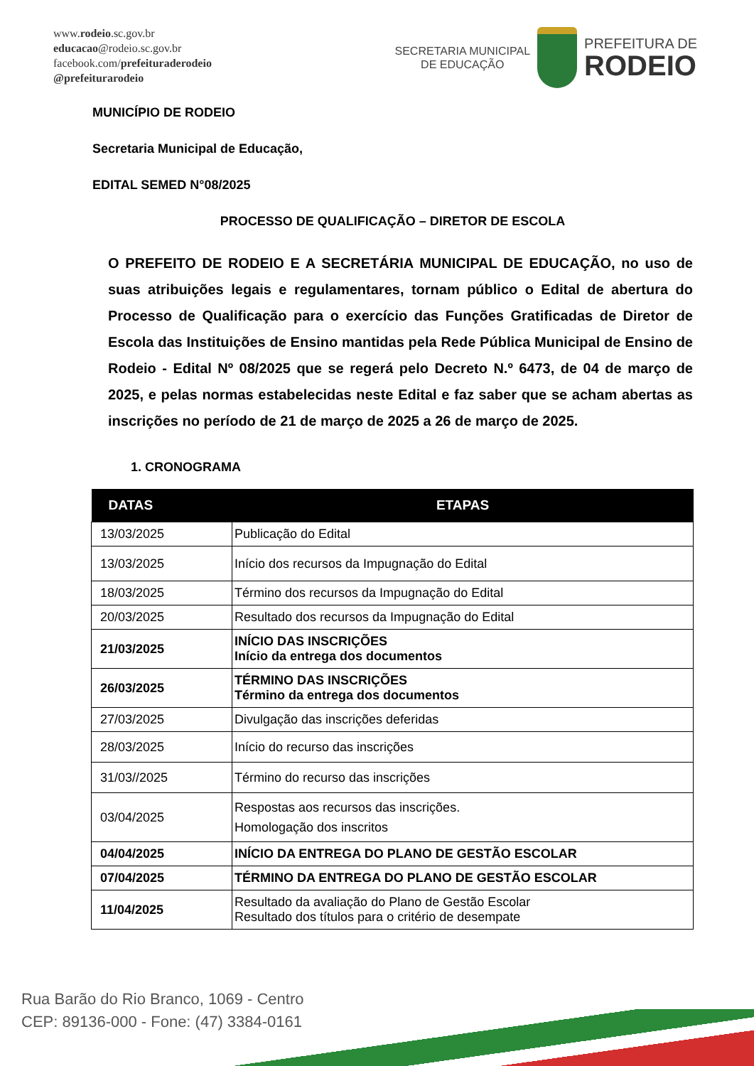www.rodeio.sc.gov.br
educacao@rodeio.sc.gov.br
facebook.com/prefeituraderodeio
@prefeiturarodeio
SECRETARIA MUNICIPAL
DE EDUCAÇÃO
PREFEITURA DE
RODEIO
MUNICÍPIO DE RODEIO
Secretaria Municipal de Educação,
EDITAL SEMED N°08/2025
PROCESSO DE QUALIFICAÇÃO – DIRETOR DE ESCOLA
O PREFEITO DE RODEIO E A SECRETÁRIA MUNICIPAL DE EDUCAÇÃO, no uso de suas atribuições legais e regulamentares, tornam público o Edital de abertura do Processo de Qualificação para o exercício das Funções Gratificadas de Diretor de Escola das Instituições de Ensino mantidas pela Rede Pública Municipal de Ensino de Rodeio - Edital Nº 08/2025 que se regerá pelo Decreto N.º 6473, de 04 de março de 2025, e pelas normas estabelecidas neste Edital e faz saber que se acham abertas as inscrições no período de 21 de março de 2025 a 26 de março de 2025.
1. CRONOGRAMA
| DATAS | ETAPAS |
| --- | --- |
| 13/03/2025 | Publicação do Edital |
| 13/03/2025 | Início dos recursos da Impugnação do Edital |
| 18/03/2025 | Término dos recursos da Impugnação do Edital |
| 20/03/2025 | Resultado dos recursos da Impugnação do Edital |
| 21/03/2025 | INÍCIO DAS INSCRIÇÕES Início da entrega dos documentos |
| 26/03/2025 | TÉRMINO DAS INSCRIÇÕES Término da entrega dos documentos |
| 27/03/2025 | Divulgação das inscrições deferidas |
| 28/03/2025 | Início do recurso das inscrições |
| 31/03//2025 | Término do recurso das inscrições |
| 03/04/2025 | Respostas aos recursos das inscrições. Homologação dos inscritos |
| 04/04/2025 | INÍCIO DA ENTREGA DO PLANO DE GESTÃO ESCOLAR |
| 07/04/2025 | TÉRMINO DA ENTREGA DO PLANO DE GESTÃO ESCOLAR |
| 11/04/2025 | Resultado da avaliação do Plano de Gestão Escolar Resultado dos títulos para o critério de desempate |
Rua Barão do Rio Branco, 1069 - Centro
CEP: 89136-000 - Fone: (47) 3384-0161